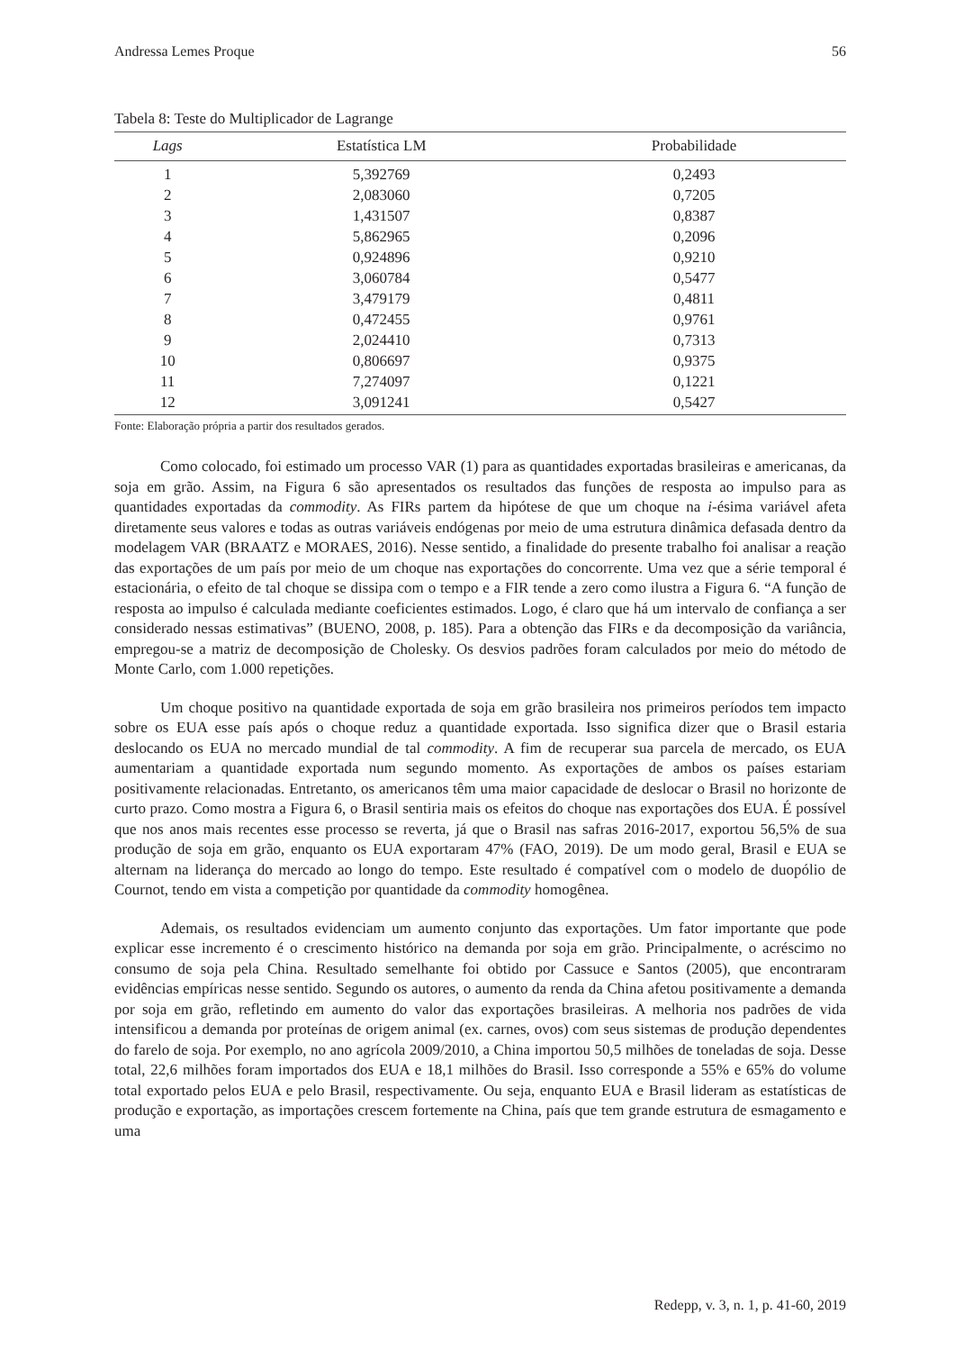Andressa Lemes Proque 56
Tabela 8: Teste do Multiplicador de Lagrange
| Lags | Estatística LM | Probabilidade |
| --- | --- | --- |
| 1 | 5,392769 | 0,2493 |
| 2 | 2,083060 | 0,7205 |
| 3 | 1,431507 | 0,8387 |
| 4 | 5,862965 | 0,2096 |
| 5 | 0,924896 | 0,9210 |
| 6 | 3,060784 | 0,5477 |
| 7 | 3,479179 | 0,4811 |
| 8 | 0,472455 | 0,9761 |
| 9 | 2,024410 | 0,7313 |
| 10 | 0,806697 | 0,9375 |
| 11 | 7,274097 | 0,1221 |
| 12 | 3,091241 | 0,5427 |
Fonte: Elaboração própria a partir dos resultados gerados.
Como colocado, foi estimado um processo VAR (1) para as quantidades exportadas brasileiras e americanas, da soja em grão. Assim, na Figura 6 são apresentados os resultados das funções de resposta ao impulso para as quantidades exportadas da commodity. As FIRs partem da hipótese de que um choque na i-ésima variável afeta diretamente seus valores e todas as outras variáveis endógenas por meio de uma estrutura dinâmica defasada dentro da modelagem VAR (BRAATZ e MORAES, 2016). Nesse sentido, a finalidade do presente trabalho foi analisar a reação das exportações de um país por meio de um choque nas exportações do concorrente. Uma vez que a série temporal é estacionária, o efeito de tal choque se dissipa com o tempo e a FIR tende a zero como ilustra a Figura 6. “A função de resposta ao impulso é calculada mediante coeficientes estimados. Logo, é claro que há um intervalo de confiança a ser considerado nessas estimativas” (BUENO, 2008, p. 185). Para a obtenção das FIRs e da decomposição da variância, empregou-se a matriz de decomposição de Cholesky. Os desvios padrões foram calculados por meio do método de Monte Carlo, com 1.000 repetições.
Um choque positivo na quantidade exportada de soja em grão brasileira nos primeiros períodos tem impacto sobre os EUA esse país após o choque reduz a quantidade exportada. Isso significa dizer que o Brasil estaria deslocando os EUA no mercado mundial de tal commodity. A fim de recuperar sua parcela de mercado, os EUA aumentariam a quantidade exportada num segundo momento. As exportações de ambos os países estariam positivamente relacionadas. Entretanto, os americanos têm uma maior capacidade de deslocar o Brasil no horizonte de curto prazo. Como mostra a Figura 6, o Brasil sentiria mais os efeitos do choque nas exportações dos EUA. É possível que nos anos mais recentes esse processo se reverta, já que o Brasil nas safras 2016-2017, exportou 56,5% de sua produção de soja em grão, enquanto os EUA exportaram 47% (FAO, 2019). De um modo geral, Brasil e EUA se alternam na liderança do mercado ao longo do tempo. Este resultado é compatível com o modelo de duopólio de Cournot, tendo em vista a competição por quantidade da commodity homogênea.
Ademais, os resultados evidenciam um aumento conjunto das exportações. Um fator importante que pode explicar esse incremento é o crescimento histórico na demanda por soja em grão. Principalmente, o acréscimo no consumo de soja pela China. Resultado semelhante foi obtido por Cassuce e Santos (2005), que encontraram evidências empíricas nesse sentido. Segundo os autores, o aumento da renda da China afetou positivamente a demanda por soja em grão, refletindo em aumento do valor das exportações brasileiras. A melhoria nos padrões de vida intensificou a demanda por proteínas de origem animal (ex. carnes, ovos) com seus sistemas de produção dependentes do farelo de soja. Por exemplo, no ano agrícola 2009/2010, a China importou 50,5 milhões de toneladas de soja. Desse total, 22,6 milhões foram importados dos EUA e 18,1 milhões do Brasil. Isso corresponde a 55% e 65% do volume total exportado pelos EUA e pelo Brasil, respectivamente. Ou seja, enquanto EUA e Brasil lideram as estatísticas de produção e exportação, as importações crescem fortemente na China, país que tem grande estrutura de esmagamento e uma
Redepp, v. 3, n. 1, p. 41-60, 2019